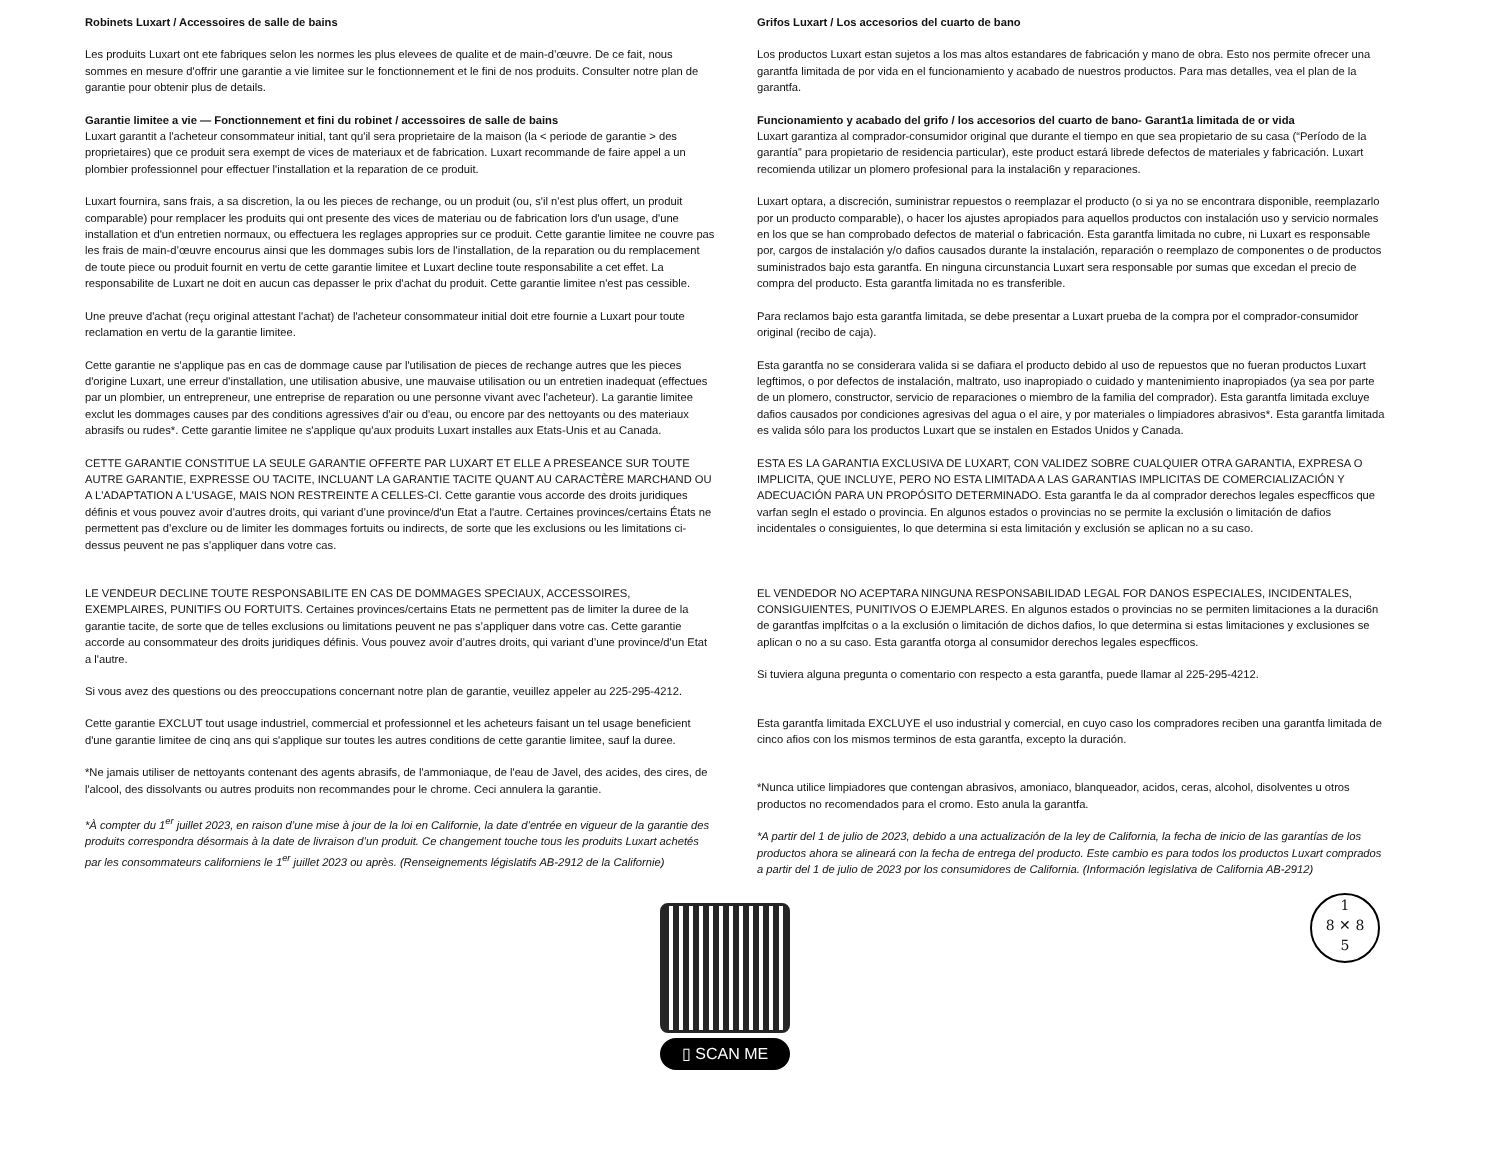Robinets Luxart / Accessoires de salle de bains
Les produits Luxart ont ete fabriques selon les normes les plus elevees de qualite et de main-d’œuvre. De ce fait, nous sommes en mesure d'offrir une garantie a vie limitee sur le fonctionnement et le fini de nos produits. Consulter notre plan de garantie pour obtenir plus de details.
Garantie limitee a vie — Fonctionnement et fini du robinet / accessoires de salle de bains
Luxart garantit a l'acheteur consommateur initial, tant qu'il sera proprietaire de la maison (la < periode de garantie > des proprietaires) que ce produit sera exempt de vices de materiaux et de fabrication. Luxart recommande de faire appel a un plombier professionnel pour effectuer l'installation et la reparation de ce produit.
Luxart fournira, sans frais, a sa discretion, la ou les pieces de rechange, ou un produit (ou, s'il n'est plus offert, un produit comparable) pour remplacer les produits qui ont presente des vices de materiau ou de fabrication lors d'un usage, d'une installation et d'un entretien normaux, ou effectuera les reglages appropries sur ce produit. Cette garantie limitee ne couvre pas les frais de main-d’œuvre encourus ainsi que les dommages subis lors de l'installation, de la reparation ou du remplacement de toute piece ou produit fournit en vertu de cette garantie limitee et Luxart decline toute responsabilite a cet effet. La responsabilite de Luxart ne doit en aucun cas depasser le prix d'achat du produit. Cette garantie limitee n'est pas cessible.
Une preuve d'achat (reçu original attestant l'achat) de l'acheteur consommateur initial doit etre fournie a Luxart pour toute reclamation en vertu de la garantie limitee.
Cette garantie ne s'applique pas en cas de dommage cause par l'utilisation de pieces de rechange autres que les pieces d'origine Luxart, une erreur d'installation, une utilisation abusive, une mauvaise utilisation ou un entretien inadequat (effectues par un plombier, un entrepreneur, une entreprise de reparation ou une personne vivant avec l'acheteur). La garantie limitee exclut les dommages causes par des conditions agressives d'air ou d'eau, ou encore par des nettoyants ou des materiaux abrasifs ou rudes*. Cette garantie limitee ne s'applique qu'aux produits Luxart installes aux Etats-Unis et au Canada.
CETTE GARANTIE CONSTITUE LA SEULE GARANTIE OFFERTE PAR LUXART ET ELLE A PRESEANCE SUR TOUTE AUTRE GARANTIE, EXPRESSE OU TACITE, INCLUANT LA GARANTIE TACITE QUANT AU CARACTÈRE MARCHAND OU A L'ADAPTATION A L'USAGE, MAIS NON RESTREINTE A CELLES-CI. Cette garantie vous accorde des droits juridiques définis et vous pouvez avoir d’autres droits, qui variant d’une province/d'un Etat a l'autre. Certaines provinces/certains États ne permettent pas d’exclure ou de limiter les dommages fortuits ou indirects, de sorte que les exclusions ou les limitations ci-dessus peuvent ne pas s’appliquer dans votre cas.
LE VENDEUR DECLINE TOUTE RESPONSABILITE EN CAS DE DOMMAGES SPECIAUX, ACCESSOIRES, EXEMPLAIRES, PUNITIFS OU FORTUITS. Certaines provinces/certains Etats ne permettent pas de limiter la duree de la garantie tacite, de sorte que de telles exclusions ou limitations peuvent ne pas s’appliquer dans votre cas. Cette garantie accorde au consommateur des droits juridiques définis. Vous pouvez avoir d’autres droits, qui variant d’une province/d'un Etat a l'autre.
Si vous avez des questions ou des preoccupations concernant notre plan de garantie, veuillez appeler au 225-295-4212.
Cette garantie EXCLUT tout usage industriel, commercial et professionnel et les acheteurs faisant un tel usage beneficient d'une garantie limitee de cinq ans qui s'applique sur toutes les autres conditions de cette garantie limitee, sauf la duree.
*Ne jamais utiliser de nettoyants contenant des agents abrasifs, de l'ammoniaque, de l'eau de Javel, des acides, des cires, de l'alcool, des dissolvants ou autres produits non recommandes pour le chrome. Ceci annulera la garantie.
*À compter du 1<sup>er</sup> juillet 2023, en raison d’une mise à jour de la loi en Californie, la date d’entrée en vigueur de la garantie des produits correspondra désormais à la date de livraison d’un produit. Ce changement touche tous les produits Luxart achetés par les consommateurs californiens le 1<sup>er</sup> juillet 2023 ou après. (Renseignements législatifs AB-2912 de la Californie)
Grifos Luxart / Los accesorios del cuarto de bano
Los productos Luxart estan sujetos a los mas altos estandares de fabricación y mano de obra. Esto nos permite ofrecer una garantfa limitada de por vida en el funcionamiento y acabado de nuestros productos. Para mas detalles, vea el plan de la garantfa.
Funcionamiento y acabado del grifo / los accesorios del cuarto de bano- Garant1a limitada de or vida
Luxart garantiza al comprador-consumidor original que durante el tiempo en que sea propietario de su casa (“Período de la garantía” para propietario de residencia particular), este product estará librede defectos de materiales y fabricación. Luxart recomienda utilizar un plomero profesional para la instalaci6n y reparaciones.
Luxart optara, a discreción, suministrar repuestos o reemplazar el producto (o si ya no se encontrara disponible, reemplazarlo por un producto comparable), o hacer los ajustes apropiados para aquellos productos con instalación uso y servicio normales en los que se han comprobado defectos de material o fabricación. Esta garantfa limitada no cubre, ni Luxart es responsable por, cargos de instalación y/o dafios causados durante la instalación, reparación o reemplazo de componentes o de productos suministrados bajo esta garantfa. En ninguna circunstancia Luxart sera responsable por sumas que excedan el precio de compra del producto. Esta garantfa limitada no es transferible.
Para reclamos bajo esta garantfa limitada, se debe presentar a Luxart prueba de la compra por el comprador-consumidor original (recibo de caja).
Esta garantfa no se considerara valida si se dafiara el producto debido al uso de repuestos que no fueran productos Luxart legftimos, o por defectos de instalación, maltrato, uso inapropiado o cuidado y mantenimiento inapropiados (ya sea por parte de un plomero, constructor, servicio de reparaciones o miembro de la familia del comprador). Esta garantfa limitada excluye dafios causados por condiciones agresivas del agua o el aire, y por materiales o limpiadores abrasivos*. Esta garantfa limitada es valida sólo para los productos Luxart que se instalen en Estados Unidos y Canada.
ESTA ES LA GARANTIA EXCLUSIVA DE LUXART, CON VALIDEZ SOBRE CUALQUIER OTRA GARANTIA, EXPRESA O IMPLICITA, QUE INCLUYE, PERO NO ESTA LIMITADA A LAS GARANTIAS IMPLICITAS DE COMERCIALIZACIÓN Y ADECUACIÓN PARA UN PROPÓSITO DETERMINADO. Esta garantfa le da al comprador derechos legales especfficos que varfan segln el estado o provincia. En algunos estados o provincias no se permite la exclusión o limitación de dafios incidentales o consiguientes, lo que determina si esta limitación y exclusión se aplican no a su caso.
EL VENDEDOR NO ACEPTARA NINGUNA RESPONSABILIDAD LEGAL FOR DANOS ESPECIALES, INCIDENTALES, CONSIGUIENTES, PUNITIVOS O EJEMPLARES. En algunos estados o provincias no se permiten limitaciones a la duraci6n de garantfas implfcitas o a la exclusión o limitación de dichos dafios, lo que determina si estas limitaciones y exclusiones se aplican o no a su caso. Esta garantfa otorga al consumidor derechos legales especfficos.
Si tuviera alguna pregunta o comentario con respecto a esta garantfa, puede llamar al 225-295-4212.
Esta garantfa limitada EXCLUYE el uso industrial y comercial, en cuyo caso los compradores reciben una garantfa limitada de cinco afios con los mismos terminos de esta garantfa, excepto la duración.
*Nunca utilice limpiadores que contengan abrasivos, amoniaco, blanqueador, acidos, ceras, alcohol, disolventes u otros productos no recomendados para el cromo. Esto anula la garantfa.
*A partir del 1 de julio de 2023, debido a una actualización de la ley de California, la fecha de inicio de las garantías de los productos ahora se alineará con la fecha de entrega del producto. Este cambio es para todos los productos Luxart comprados a partir del 1 de julio de 2023 por los consumidores de California. (Información legislativa de California AB-2912)
▯ SCAN ME
1
8 ✕ 8
5